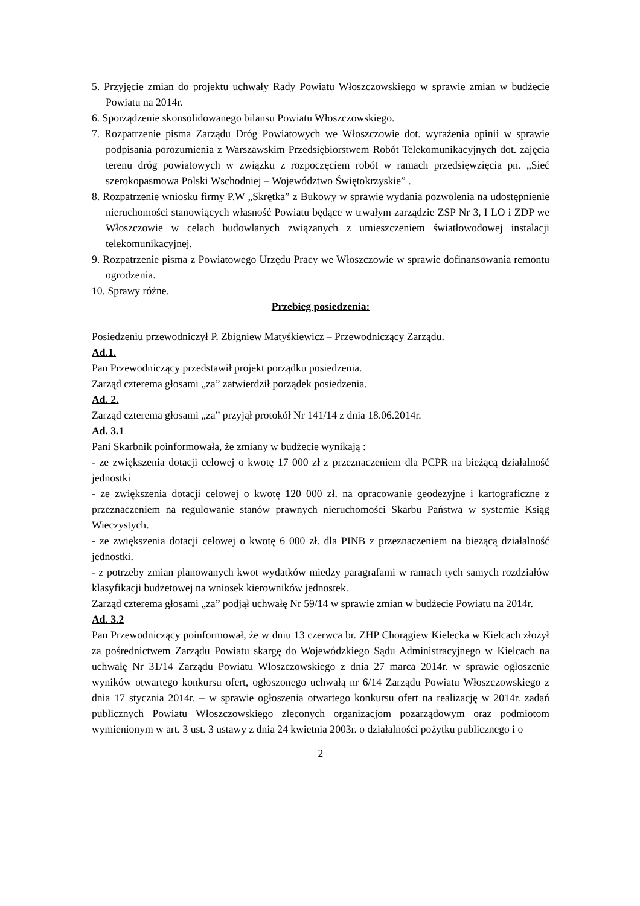5. Przyjęcie zmian do projektu uchwały Rady Powiatu Włoszczowskiego w sprawie zmian w budżecie Powiatu na 2014r.
6. Sporządzenie skonsolidowanego bilansu Powiatu Włoszczowskiego.
7. Rozpatrzenie pisma Zarządu Dróg Powiatowych we Włoszczowie dot. wyrażenia opinii w sprawie podpisania porozumienia z Warszawskim Przedsiębiorstwem Robót Telekomunikacyjnych dot. zajęcia terenu dróg powiatowych w związku z rozpoczęciem robót w ramach przedsięwzięcia pn. „Sieć szerokopasmowa Polski Wschodniej – Województwo Świętokrzyskie” .
8. Rozpatrzenie wniosku firmy P.W „Skrętka” z Bukowy w sprawie wydania pozwolenia na udostępnienie nieruchomości stanowiących własność Powiatu będące w trwałym zarządzie ZSP Nr 3, I LO i ZDP we Włoszczowie w celach budowlanych związanych z umieszczeniem światłowodowej instalacji telekomunikacyjnej.
9. Rozpatrzenie pisma z Powiatowego Urzędu Pracy we Włoszczowie w sprawie dofinansowania remontu ogrodzenia.
10. Sprawy różne.
Przebieg posiedzenia:
Posiedzeniu przewodniczył P. Zbigniew Matyśkiewicz – Przewodniczący Zarządu.
Ad.1.
Pan Przewodniczący przedstawił projekt porządku posiedzenia.
Zarząd czterema głosami „za” zatwierdził porządek posiedzenia.
Ad. 2.
Zarząd czterema głosami „za” przyjął protokół Nr 141/14 z dnia 18.06.2014r.
Ad. 3.1
Pani Skarbnik poinformowała, że zmiany w budżecie wynikają :
- ze zwiększenia dotacji celowej o kwotę 17 000 zł z przeznaczeniem dla PCPR na bieżącą działalność jednostki
- ze zwiększenia dotacji celowej o kwotę 120 000 zł. na opracowanie geodezyjne i kartograficzne z przeznaczeniem na regulowanie stanów prawnych nieruchomości Skarbu Państwa w systemie Ksiąg Wieczystych.
- ze zwiększenia dotacji celowej o kwotę 6 000 zł. dla PINB z przeznaczeniem na bieżącą działalność jednostki.
- z potrzeby zmian planowanych kwot wydatków miedzy paragrafami w ramach tych samych rozdziałów klasyfikacji budżetowej na wniosek kierowników jednostek.
Zarząd czterema głosami „za” podjął uchwałę Nr 59/14 w sprawie zmian w budżecie Powiatu na 2014r.
Ad. 3.2
Pan Przewodniczący poinformował, że w dniu 13 czerwca br. ZHP Chorągiew Kielecka w Kielcach złożył za pośrednictwem Zarządu Powiatu skargę do Wojewódzkiego Sądu Administracyjnego w Kielcach na uchwałę Nr 31/14 Zarządu Powiatu Włoszczowskiego z dnia 27 marca 2014r. w sprawie ogłoszenie wyników otwartego konkursu ofert, ogłoszonego uchwałą nr 6/14 Zarządu Powiatu Włoszczowskiego z dnia 17 stycznia 2014r. – w sprawie ogłoszenia otwartego konkursu ofert na realizację w 2014r. zadań publicznych Powiatu Włoszczowskiego zleconych organizacjom pozarządowym oraz podmiotom wymienionym w art. 3 ust. 3 ustawy z dnia 24 kwietnia 2003r. o działalności pożytku publicznego i o
2